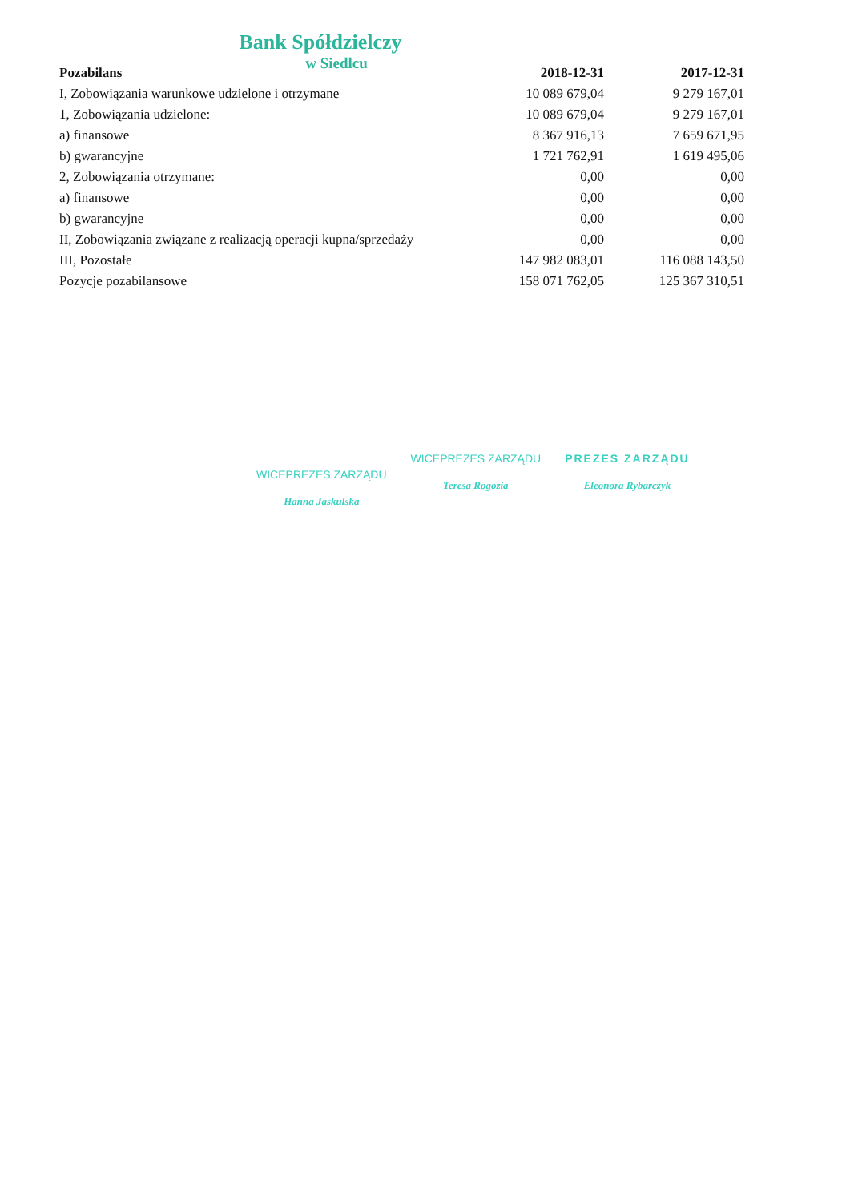Bank Spółdzielczy
w Siedlcu
| Pozabilans | 2018-12-31 | 2017-12-31 |
| --- | --- | --- |
| I, Zobowiązania warunkowe udzielone i otrzymane | 10 089 679,04 | 9 279 167,01 |
| 1, Zobowiązania udzielone: | 10 089 679,04 | 9 279 167,01 |
| a) finansowe | 8 367 916,13 | 7 659 671,95 |
| b) gwarancyjne | 1 721 762,91 | 1 619 495,06 |
| 2, Zobowiązania otrzymane: | 0,00 | 0,00 |
| a) finansowe | 0,00 | 0,00 |
| b) gwarancyjne | 0,00 | 0,00 |
| II, Zobowiązania związane z realizacją operacji kupna/sprzedaży | 0,00 | 0,00 |
| III, Pozostałe | 147 982 083,01 | 116 088 143,50 |
| Pozycje pozabilansowe | 158 071 762,05 | 125 367 310,51 |
WICEPREZES ZARZĄDU
Hanna Jaskulska
WICEPREZES ZARZĄDU
Teresa Rogozia
PREZES ZARZĄDU
Eleonora Rybarczyk